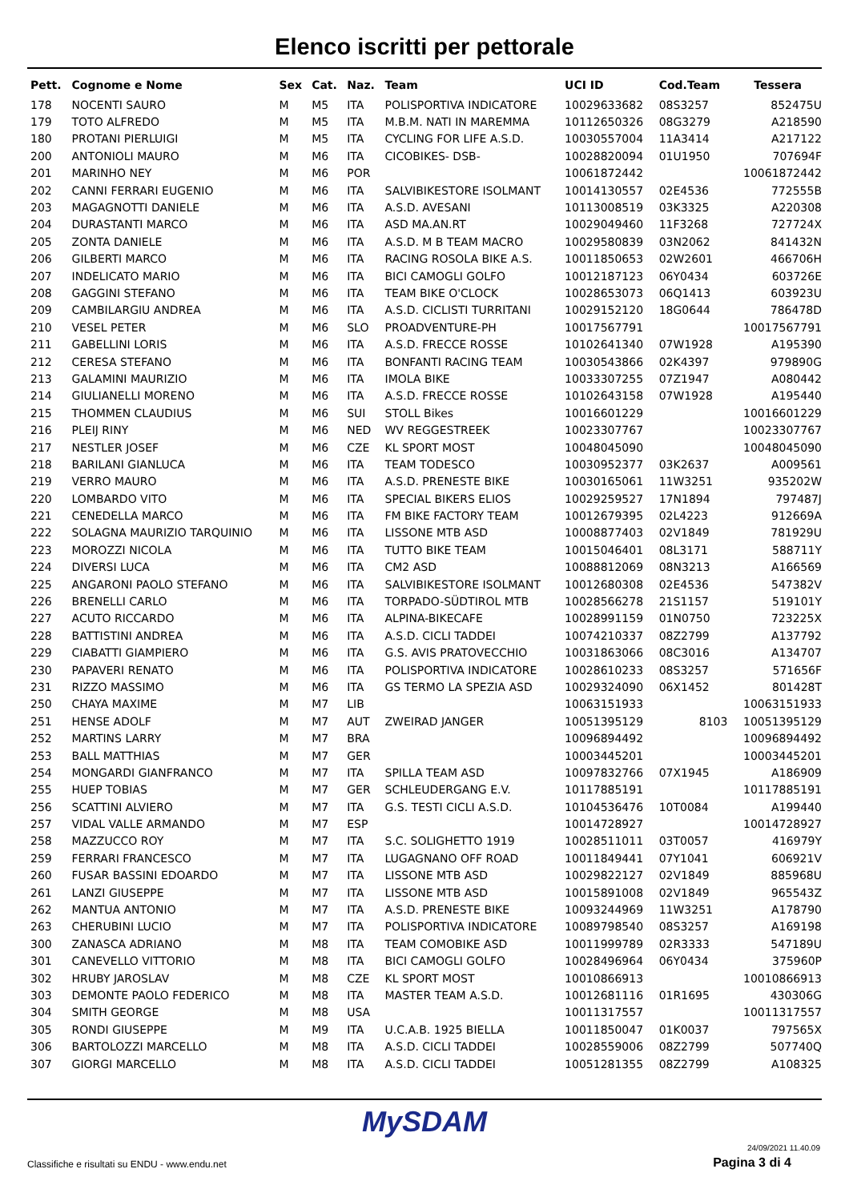Elenco iscritti per pettorale
| Pett. | Cognome e Nome | Sex | Cat. | Naz. | Team | UCI ID | Cod.Team | Tessera |
| --- | --- | --- | --- | --- | --- | --- | --- | --- |
| 178 | NOCENTI SAURO | M | M5 | ITA | POLISPORTIVA INDICATORE | 10029633682 | 08S3257 | 852475U |
| 179 | TOTO ALFREDO | M | M5 | ITA | M.B.M. NATI IN MAREMMA | 10112650326 | 08G3279 | A218590 |
| 180 | PROTANI PIERLUIGI | M | M5 | ITA | CYCLING FOR LIFE A.S.D. | 10030557004 | 11A3414 | A217122 |
| 200 | ANTONIOLI MAURO | M | M6 | ITA | CICOBIKES- DSB- | 10028820094 | 01U1950 | 707694F |
| 201 | MARINHO NEY | M | M6 | POR | | 10061872442 | | 10061872442 |
| 202 | CANNI FERRARI EUGENIO | M | M6 | ITA | SALVIBIKESTORE ISOLMANT | 10014130557 | 02E4536 | 772555B |
| 203 | MAGAGNOTTI DANIELE | M | M6 | ITA | A.S.D. AVESANI | 10113008519 | 03K3325 | A220308 |
| 204 | DURASTANTI MARCO | M | M6 | ITA | ASD MA.AN.RT | 10029049460 | 11F3268 | 727724X |
| 205 | ZONTA DANIELE | M | M6 | ITA | A.S.D. M B TEAM MACRO | 10029580839 | 03N2062 | 841432N |
| 206 | GILBERTI MARCO | M | M6 | ITA | RACING ROSOLA BIKE A.S. | 10011850653 | 02W2601 | 466706H |
| 207 | INDELICATO MARIO | M | M6 | ITA | BICI CAMOGLI GOLFO | 10012187123 | 06Y0434 | 603726E |
| 208 | GAGGINI STEFANO | M | M6 | ITA | TEAM BIKE O'CLOCK | 10028653073 | 06Q1413 | 603923U |
| 209 | CAMBILARGIU ANDREA | M | M6 | ITA | A.S.D. CICLISTI TURRITANI | 10029152120 | 18G0644 | 786478D |
| 210 | VESEL PETER | M | M6 | SLO | PROADVENTURE-PH | 10017567791 | | 10017567791 |
| 211 | GABELLINI LORIS | M | M6 | ITA | A.S.D. FRECCE ROSSE | 10102641340 | 07W1928 | A195390 |
| 212 | CERESA STEFANO | M | M6 | ITA | BONFANTI RACING TEAM | 10030543866 | 02K4397 | 979890G |
| 213 | GALAMINI MAURIZIO | M | M6 | ITA | IMOLA BIKE | 10033307255 | 07Z1947 | A080442 |
| 214 | GIULIANELLI MORENO | M | M6 | ITA | A.S.D. FRECCE ROSSE | 10102643158 | 07W1928 | A195440 |
| 215 | THOMMEN CLAUDIUS | M | M6 | SUI | STOLL Bikes | 10016601229 | | 10016601229 |
| 216 | PLEIJ RINY | M | M6 | NED | WV REGGESTREEK | 10023307767 | | 10023307767 |
| 217 | NESTLER JOSEF | M | M6 | CZE | KL SPORT MOST | 10048045090 | | 10048045090 |
| 218 | BARILANI GIANLUCA | M | M6 | ITA | TEAM TODESCO | 10030952377 | 03K2637 | A009561 |
| 219 | VERRO MAURO | M | M6 | ITA | A.S.D. PRENESTE BIKE | 10030165061 | 11W3251 | 935202W |
| 220 | LOMBARDO VITO | M | M6 | ITA | SPECIAL BIKERS ELIOS | 10029259527 | 17N1894 | 797487J |
| 221 | CENEDELLA MARCO | M | M6 | ITA | FM BIKE FACTORY TEAM | 10012679395 | 02L4223 | 912669A |
| 222 | SOLAGNA MAURIZIO TARQUINIO | M | M6 | ITA | LISSONE MTB ASD | 10008877403 | 02V1849 | 781929U |
| 223 | MOROZZI NICOLA | M | M6 | ITA | TUTTO BIKE TEAM | 10015046401 | 08L3171 | 588711Y |
| 224 | DIVERSI LUCA | M | M6 | ITA | CM2 ASD | 10088812069 | 08N3213 | A166569 |
| 225 | ANGARONI PAOLO STEFANO | M | M6 | ITA | SALVIBIKESTORE ISOLMANT | 10012680308 | 02E4536 | 547382V |
| 226 | BRENELLI CARLO | M | M6 | ITA | TORPADO-SÜDTIROL MTB | 10028566278 | 21S1157 | 519101Y |
| 227 | ACUTO RICCARDO | M | M6 | ITA | ALPINA-BIKECAFE | 10028991159 | 01N0750 | 723225X |
| 228 | BATTISTINI ANDREA | M | M6 | ITA | A.S.D. CICLI TADDEI | 10074210337 | 08Z2799 | A137792 |
| 229 | CIABATTI GIAMPIERO | M | M6 | ITA | G.S. AVIS PRATOVECCHIO | 10031863066 | 08C3016 | A134707 |
| 230 | PAPAVERI RENATO | M | M6 | ITA | POLISPORTIVA INDICATORE | 10028610233 | 08S3257 | 571656F |
| 231 | RIZZO MASSIMO | M | M6 | ITA | GS TERMO LA SPEZIA ASD | 10029324090 | 06X1452 | 801428T |
| 250 | CHAYA MAXIME | M | M7 | LIB | | 10063151933 | | 10063151933 |
| 251 | HENSE ADOLF | M | M7 | AUT | ZWEIRAD JANGER | 10051395129 | 8103 | 10051395129 |
| 252 | MARTINS LARRY | M | M7 | BRA | | 10096894492 | | 10096894492 |
| 253 | BALL MATTHIAS | M | M7 | GER | | 10003445201 | | 10003445201 |
| 254 | MONGARDI GIANFRANCO | M | M7 | ITA | SPILLA TEAM ASD | 10097832766 | 07X1945 | A186909 |
| 255 | HUEP TOBIAS | M | M7 | GER | SCHLEUDERGANG E.V. | 10117885191 | | 10117885191 |
| 256 | SCATTINI ALVIERO | M | M7 | ITA | G.S. TESTI CICLI A.S.D. | 10104536476 | 10T0084 | A199440 |
| 257 | VIDAL VALLE ARMANDO | M | M7 | ESP | | 10014728927 | | 10014728927 |
| 258 | MAZZUCCO ROY | M | M7 | ITA | S.C. SOLIGHETTO 1919 | 10028511011 | 03T0057 | 416979Y |
| 259 | FERRARI FRANCESCO | M | M7 | ITA | LUGAGNANO OFF ROAD | 10011849441 | 07Y1041 | 606921V |
| 260 | FUSAR BASSINI EDOARDO | M | M7 | ITA | LISSONE MTB ASD | 10029822127 | 02V1849 | 885968U |
| 261 | LANZI GIUSEPPE | M | M7 | ITA | LISSONE MTB ASD | 10015891008 | 02V1849 | 965543Z |
| 262 | MANTUA ANTONIO | M | M7 | ITA | A.S.D. PRENESTE BIKE | 10093244969 | 11W3251 | A178790 |
| 263 | CHERUBINI LUCIO | M | M7 | ITA | POLISPORTIVA INDICATORE | 10089798540 | 08S3257 | A169198 |
| 300 | ZANASCA ADRIANO | M | M8 | ITA | TEAM COMOBIKE ASD | 10011999789 | 02R3333 | 547189U |
| 301 | CANEVELLO VITTORIO | M | M8 | ITA | BICI CAMOGLI GOLFO | 10028496964 | 06Y0434 | 375960P |
| 302 | HRUBY JAROSLAV | M | M8 | CZE | KL SPORT MOST | 10010866913 | | 10010866913 |
| 303 | DEMONTE PAOLO FEDERICO | M | M8 | ITA | MASTER TEAM A.S.D. | 10012681116 | 01R1695 | 430306G |
| 304 | SMITH GEORGE | M | M8 | USA | | 10011317557 | | 10011317557 |
| 305 | RONDI GIUSEPPE | M | M9 | ITA | U.C.A.B. 1925 BIELLA | 10011850047 | 01K0037 | 797565X |
| 306 | BARTOLOZZI MARCELLO | M | M8 | ITA | A.S.D. CICLI TADDEI | 10028559006 | 08Z2799 | 507740Q |
| 307 | GIORGI MARCELLO | M | M8 | ITA | A.S.D. CICLI TADDEI | 10051281355 | 08Z2799 | A108325 |
MySDAM
Classifiche e risultati su ENDU - www.endu.net
24/09/2021 11.40.09
Pagina 3 di 4